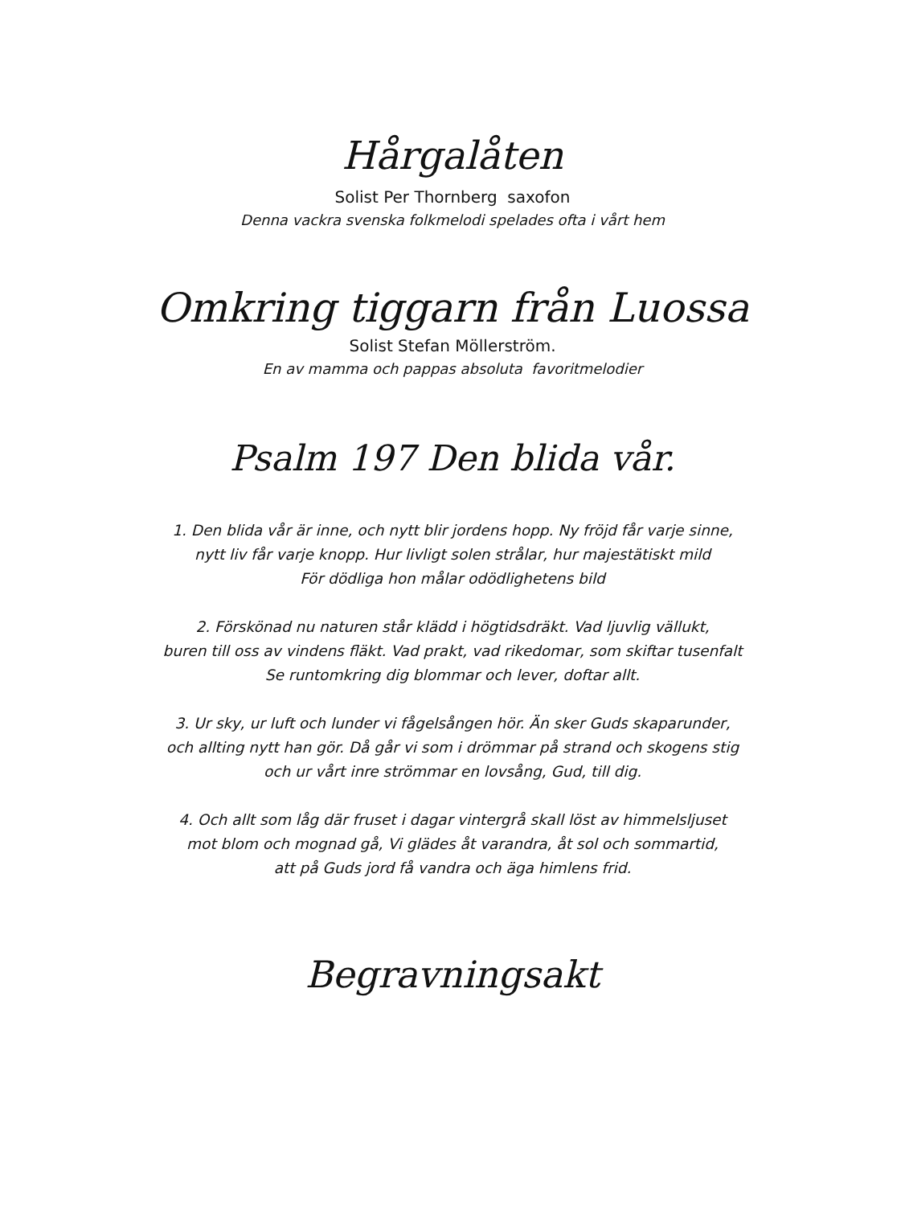Hårgalåten
Solist Per Thornberg saxofon
Denna vackra svenska folkmelodi spelades ofta i vårt hem
Omkring tiggarn från Luossa
Solist Stefan Möllerström.
En av mamma och pappas absoluta favoritmelodier
Psalm 197 Den blida vår.
1. Den blida vår är inne, och nytt blir jordens hopp. Ny fröjd får varje sinne,
nytt liv får varje knopp. Hur livligt solen strålar, hur majestätiskt mild
För dödliga hon målar odödlighetens bild
2. Förskönad nu naturen står klädd i högtidsdräkt. Vad ljuvlig vällukt,
buren till oss av vindens fläkt. Vad prakt, vad rikedomar, som skiftar tusenfalt
Se runtomkring dig blommar och lever, doftar allt.
3. Ur sky, ur luft och lunder vi fågelsången hör. Än sker Guds skaparunder,
och allting nytt han gör. Då går vi som i drömmar på strand och skogens stig
och ur vårt inre strömmar en lovsång, Gud, till dig.
4. Och allt som låg där fruset i dagar vintergrå skall löst av himmelsljuset
mot blom och mognad gå, Vi glädes åt varandra, åt sol och sommartid,
att på Guds jord få vandra och äga himlens frid.
Begravningsakt